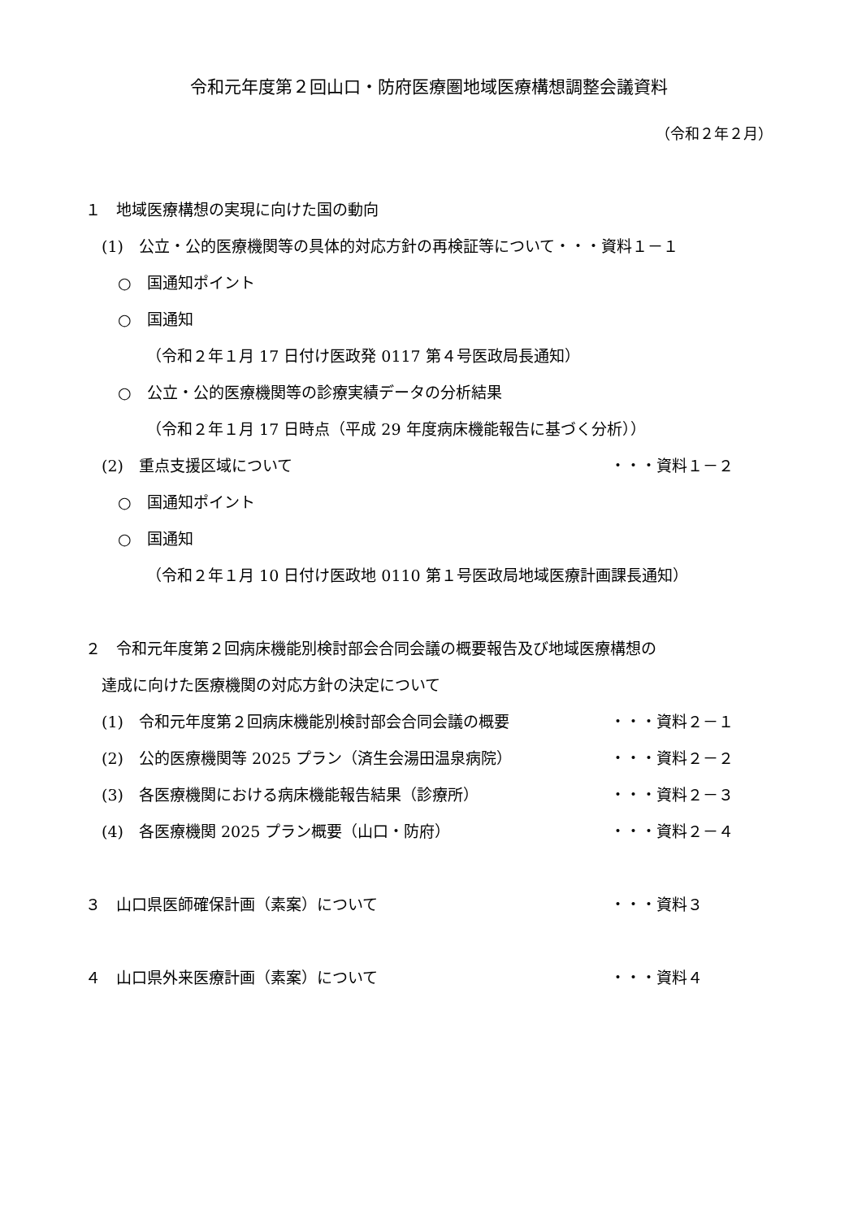令和元年度第２回山口・防府医療圏地域医療構想調整会議資料
（令和２年２月）
１　地域医療構想の実現に向けた国の動向
(1)　公立・公的医療機関等の具体的対応方針の再検証等について・・・資料１－１
○　国通知ポイント
○　国通知
（令和２年１月 17 日付け医政発 0117 第４号医政局長通知）
○　公立・公的医療機関等の診療実績データの分析結果
（令和２年１月 17 日時点（平成 29 年度病床機能報告に基づく分析））
(2)　重点支援区域について ・・・資料１－２
○　国通知ポイント
○　国通知
（令和２年１月 10 日付け医政地 0110 第１号医政局地域医療計画課長通知）
２　令和元年度第２回病床機能別検討部会合同会議の概要報告及び地域医療構想の
達成に向けた医療機関の対応方針の決定について
(1)　令和元年度第２回病床機能別検討部会合同会議の概要 ・・・資料２－１
(2)　公的医療機関等 2025 プラン（済生会湯田温泉病院） ・・・資料２－２
(3)　各医療機関における病床機能報告結果（診療所） ・・・資料２－３
(4)　各医療機関 2025 プラン概要（山口・防府） ・・・資料２－４
３　山口県医師確保計画（素案）について ・・・資料３
４　山口県外来医療計画（素案）について ・・・資料４